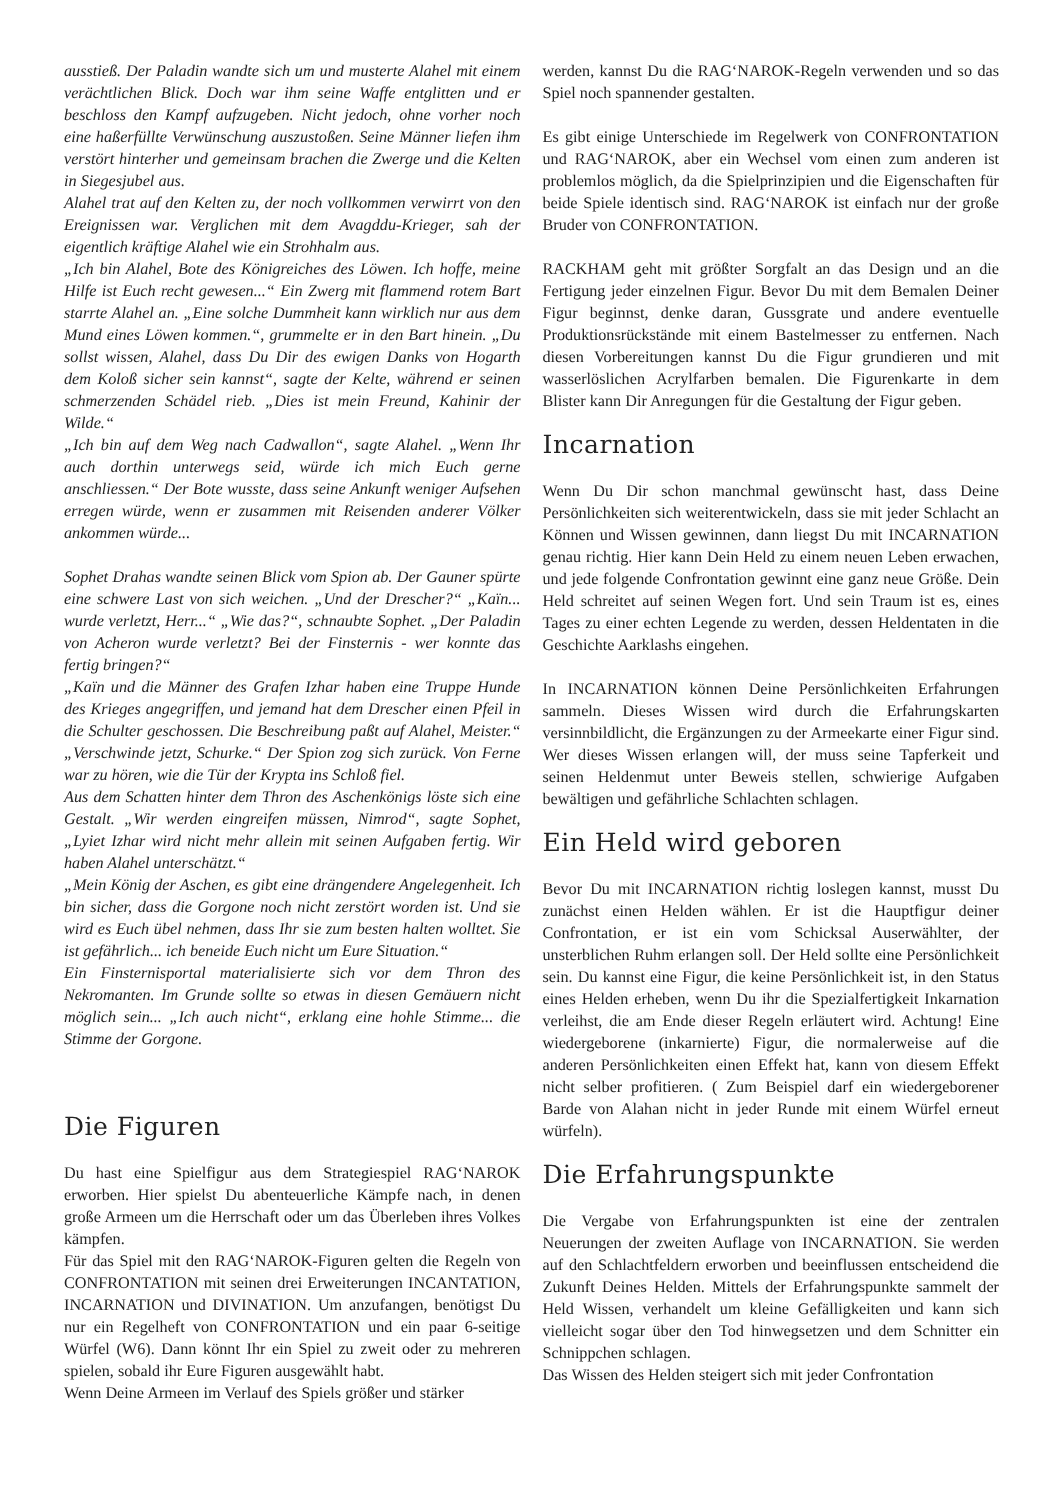ausstieß. Der Paladin wandte sich um und musterte Alahel mit einem verächtlichen Blick. Doch war ihm seine Waffe entglitten und er beschloss den Kampf aufzugeben. Nicht jedoch, ohne vorher noch eine haßerfüllte Verwünschung auszustoßen. Seine Männer liefen ihm verstört hinterher und gemeinsam brachen die Zwerge und die Kelten in Siegesjubel aus.
Alahel trat auf den Kelten zu, der noch vollkommen verwirrt von den Ereignissen war. Verglichen mit dem Avagddu-Krieger, sah der eigentlich kräftige Alahel wie ein Strohhalm aus.
„Ich bin Alahel, Bote des Königreiches des Löwen. Ich hoffe, meine Hilfe ist Euch recht gewesen...“ Ein Zwerg mit flammend rotem Bart starrte Alahel an. „Eine solche Dummheit kann wirklich nur aus dem Mund eines Löwen kommen.“, grummelte er in den Bart hinein. „Du sollst wissen, Alahel, dass Du Dir des ewigen Danks von Hogarth dem Koloß sicher sein kannst“, sagte der Kelte, während er seinen schmerzenden Schädel rieb. „Dies ist mein Freund, Kahinir der Wilde.“
„Ich bin auf dem Weg nach Cadwallon“, sagte Alahel. „Wenn Ihr auch dorthin unterwegs seid, würde ich mich Euch gerne anschliessen.“ Der Bote wusste, dass seine Ankunft weniger Aufsehen erregen würde, wenn er zusammen mit Reisenden anderer Völker ankommen würde...
Sophet Drahas wandte seinen Blick vom Spion ab. Der Gauner spürte eine schwere Last von sich weichen. „Und der Drescher?“ „Kaïn... wurde verletzt, Herr...“ „Wie das?“, schnaubte Sophet. „Der Paladin von Acheron wurde verletzt? Bei der Finsternis - wer konnte das fertig bringen?“
„Kaïn und die Männer des Grafen Izhar haben eine Truppe Hunde des Krieges angegriffen, und jemand hat dem Drescher einen Pfeil in die Schulter geschossen. Die Beschreibung paßt auf Alahel, Meister.“ „Verschwinde jetzt, Schurke.“ Der Spion zog sich zurück. Von Ferne war zu hören, wie die Tür der Krypta ins Schloß fiel.
Aus dem Schatten hinter dem Thron des Aschenkönigs löste sich eine Gestalt. „Wir werden eingreifen müssen, Nimrod“, sagte Sophet, „Lyiet Izhar wird nicht mehr allein mit seinen Aufgaben fertig. Wir haben Alahel unterschätzt.“
„Mein König der Aschen, es gibt eine drängendere Angelegenheit. Ich bin sicher, dass die Gorgone noch nicht zerstört worden ist. Und sie wird es Euch übel nehmen, dass Ihr sie zum besten halten wolltet. Sie ist gefährlich... ich beneide Euch nicht um Eure Situation.“
Ein Finsternisportal materialisierte sich vor dem Thron des Nekromanten. Im Grunde sollte so etwas in diesen Gemäuern nicht möglich sein... „Ich auch nicht“, erklang eine hohle Stimme... die Stimme der Gorgone.
Die Figuren
Du hast eine Spielfigur aus dem Strategiespiel RAG‘NAROK erworben. Hier spielst Du abenteuerliche Kämpfe nach, in denen große Armeen um die Herrschaft oder um das Überleben ihres Volkes kämpfen.
Für das Spiel mit den RAG‘NAROK-Figuren gelten die Regeln von CONFRONTATION mit seinen drei Erweiterungen INCANTATION, INCARNATION und DIVINATION. Um anzufangen, benötigst Du nur ein Regelheft von CONFRONTATION und ein paar 6-seitige Würfel (W6). Dann könnt Ihr ein Spiel zu zweit oder zu mehreren spielen, sobald ihr Eure Figuren ausgewählt habt.
Wenn Deine Armeen im Verlauf des Spiels größer und stärker
werden, kannst Du die RAG‘NAROK-Regeln verwenden und so das Spiel noch spannender gestalten.
Es gibt einige Unterschiede im Regelwerk von CONFRONTATION und RAG‘NAROK, aber ein Wechsel vom einen zum anderen ist problemlos möglich, da die Spielprinzipien und die Eigenschaften für beide Spiele identisch sind. RAG‘NAROK ist einfach nur der große Bruder von CONFRONTATION.
RACKHAM geht mit größter Sorgfalt an das Design und an die Fertigung jeder einzelnen Figur. Bevor Du mit dem Bemalen Deiner Figur beginnst, denke daran, Gussgrate und andere eventuelle Produktionsrückstände mit einem Bastelmesser zu entfernen. Nach diesen Vorbereitungen kannst Du die Figur grundieren und mit wasserlöslichen Acrylfarben bemalen. Die Figurenkarte in dem Blister kann Dir Anregungen für die Gestaltung der Figur geben.
Incarnation
Wenn Du Dir schon manchmal gewünscht hast, dass Deine Persönlichkeiten sich weiterentwickeln, dass sie mit jeder Schlacht an Können und Wissen gewinnen, dann liegst Du mit INCARNATION genau richtig. Hier kann Dein Held zu einem neuen Leben erwachen, und jede folgende Confrontation gewinnt eine ganz neue Größe. Dein Held schreitet auf seinen Wegen fort. Und sein Traum ist es, eines Tages zu einer echten Legende zu werden, dessen Heldentaten in die Geschichte Aarklashs eingehen.
In INCARNATION können Deine Persönlichkeiten Erfahrungen sammeln. Dieses Wissen wird durch die Erfahrungskarten versinnbildlicht, die Ergänzungen zu der Armeekarte einer Figur sind. Wer dieses Wissen erlangen will, der muss seine Tapferkeit und seinen Heldenmut unter Beweis stellen, schwierige Aufgaben bewältigen und gefährliche Schlachten schlagen.
Ein Held wird geboren
Bevor Du mit INCARNATION richtig loslegen kannst, musst Du zunächst einen Helden wählen. Er ist die Hauptfigur deiner Confrontation, er ist ein vom Schicksal Auserwählter, der unsterblichen Ruhm erlangen soll. Der Held sollte eine Persönlichkeit sein. Du kannst eine Figur, die keine Persönlichkeit ist, in den Status eines Helden erheben, wenn Du ihr die Spezialfertigkeit Inkarnation verleihst, die am Ende dieser Regeln erläutert wird. Achtung! Eine wiedergeborene (inkarnierte) Figur, die normalerweise auf die anderen Persönlichkeiten einen Effekt hat, kann von diesem Effekt nicht selber profitieren. ( Zum Beispiel darf ein wiedergeborener Barde von Alahan nicht in jeder Runde mit einem Würfel erneut würfeln).
Die Erfahrungspunkte
Die Vergabe von Erfahrungspunkten ist eine der zentralen Neuerungen der zweiten Auflage von INCARNATION. Sie werden auf den Schlachtfeldern erworben und beeinflussen entscheidend die Zukunft Deines Helden. Mittels der Erfahrungspunkte sammelt der Held Wissen, verhandelt um kleine Gefälligkeiten und kann sich vielleicht sogar über den Tod hinwegsetzen und dem Schnitter ein Schnippchen schlagen.
Das Wissen des Helden steigert sich mit jeder Confrontation